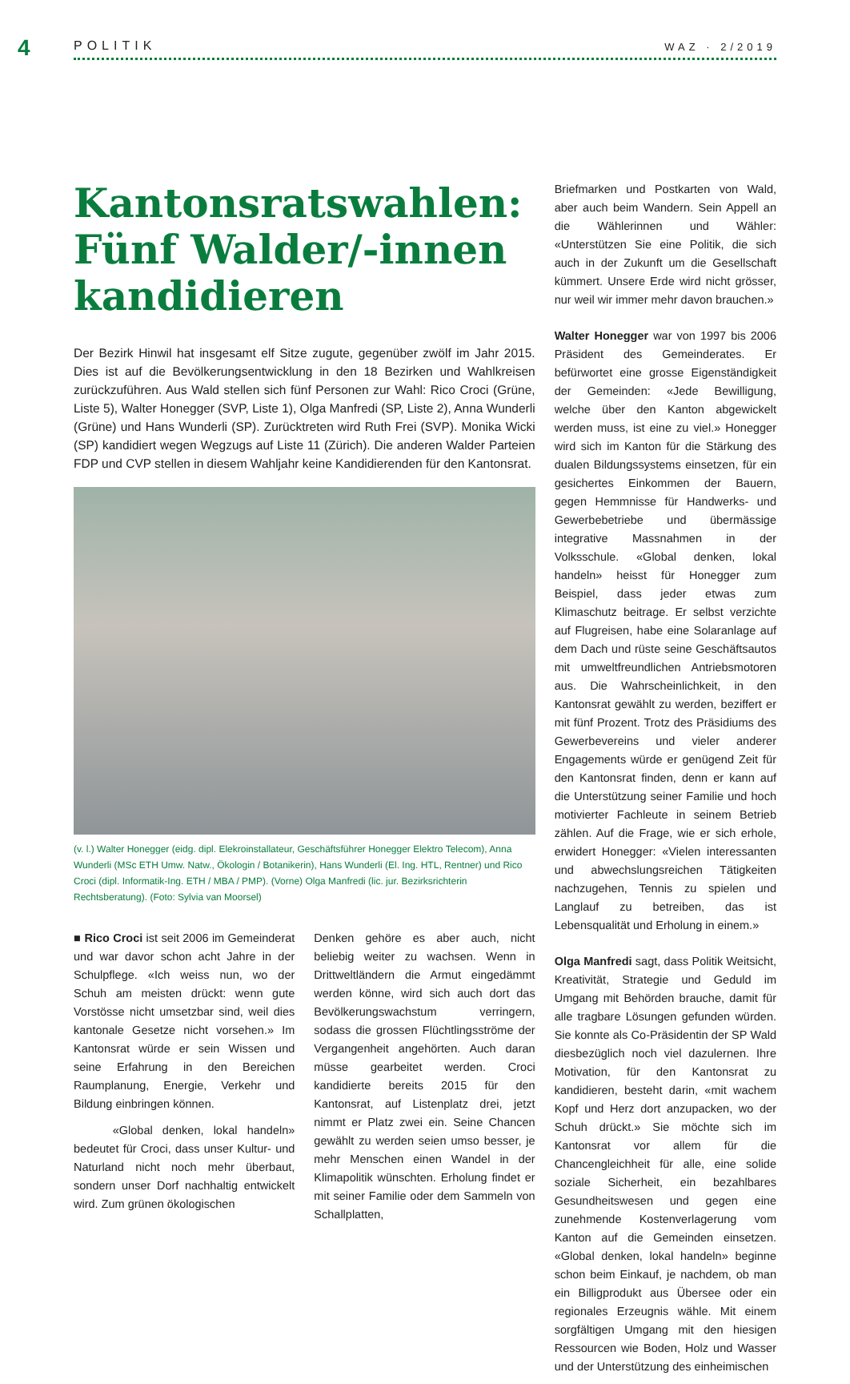4 POLITIK WAZ · 2/2019
Kantonsratswahlen: Fünf Walder/-innen kandidieren
Der Bezirk Hinwil hat insgesamt elf Sitze zugute, gegenüber zwölf im Jahr 2015. Dies ist auf die Bevölkerungsentwicklung in den 18 Bezirken und Wahlkreisen zurückzuführen. Aus Wald stellen sich fünf Personen zur Wahl: Rico Croci (Grüne, Liste 5), Walter Honegger (SVP, Liste 1), Olga Manfredi (SP, Liste 2), Anna Wunderli (Grüne) und Hans Wunderli (SP). Zurücktreten wird Ruth Frei (SVP). Monika Wicki (SP) kandidiert wegen Wegzugs auf Liste 11 (Zürich). Die anderen Walder Parteien FDP und CVP stellen in diesem Wahljahr keine Kandidierenden für den Kantonsrat.
(v. l.) Walter Honegger (eidg. dipl. Elekroinstallateur, Geschäftsführer Honegger Elektro Telecom), Anna Wunderli (MSc ETH Umw. Natw., Ökologin / Botanikerin), Hans Wunderli (El. Ing. HTL, Rentner) und Rico Croci (dipl. Informatik-Ing. ETH / MBA / PMP). (Vorne) Olga Manfredi (lic. jur. Bezirksrichterin Rechtsberatung). (Foto: Sylvia van Moorsel)
■ Rico Croci ist seit 2006 im Gemeinderat und war davor schon acht Jahre in der Schulpflege. «Ich weiss nun, wo der Schuh am meisten drückt: wenn gute Vorstösse nicht umsetzbar sind, weil dies kantonale Gesetze nicht vorsehen.» Im Kantonsrat würde er sein Wissen und seine Erfahrung in den Bereichen Raumplanung, Energie, Verkehr und Bildung einbringen können.
«Global denken, lokal handeln» bedeutet für Croci, dass unser Kultur- und Naturland nicht noch mehr überbaut, sondern unser Dorf nachhaltig entwickelt wird. Zum grünen ökologischen
Denken gehöre es aber auch, nicht beliebig weiter zu wachsen. Wenn in Drittweltländern die Armut eingedämmt werden könne, wird sich auch dort das Bevölkerungswachstum verringern, sodass die grossen Flüchtlingsströme der Vergangenheit angehörten. Auch daran müsse gearbeitet werden. Croci kandidierte bereits 2015 für den Kantonsrat, auf Listenplatz drei, jetzt nimmt er Platz zwei ein. Seine Chancen gewählt zu werden seien umso besser, je mehr Menschen einen Wandel in der Klimapolitik wünschten. Erholung findet er mit seiner Familie oder dem Sammeln von Schallplatten,
Briefmarken und Postkarten von Wald, aber auch beim Wandern. Sein Appell an die Wählerinnen und Wähler: «Unterstützen Sie eine Politik, die sich auch in der Zukunft um die Gesellschaft kümmert. Unsere Erde wird nicht grösser, nur weil wir immer mehr davon brauchen.»
Walter Honegger war von 1997 bis 2006 Präsident des Gemeinderates. Er befürwortet eine grosse Eigenständigkeit der Gemeinden: «Jede Bewilligung, welche über den Kanton abgewickelt werden muss, ist eine zu viel.» Honegger wird sich im Kanton für die Stärkung des dualen Bildungssystems einsetzen, für ein gesichertes Einkommen der Bauern, gegen Hemmnisse für Handwerks- und Gewerbebetriebe und übermässige integrative Massnahmen in der Volksschule. «Global denken, lokal handeln» heisst für Honegger zum Beispiel, dass jeder etwas zum Klimaschutz beitrage. Er selbst verzichte auf Flugreisen, habe eine Solaranlage auf dem Dach und rüste seine Geschäftsautos mit umweltfreundlichen Antriebsmotoren aus. Die Wahrscheinlichkeit, in den Kantonsrat gewählt zu werden, beziffert er mit fünf Prozent. Trotz des Präsidiums des Gewerbevereins und vieler anderer Engagements würde er genügend Zeit für den Kantonsrat finden, denn er kann auf die Unterstützung seiner Familie und hoch motivierter Fachleute in seinem Betrieb zählen. Auf die Frage, wie er sich erhole, erwidert Honegger: «Vielen interessanten und abwechslungsreichen Tätigkeiten nachzugehen, Tennis zu spielen und Langlauf zu betreiben, das ist Lebensqualität und Erholung in einem.»
Olga Manfredi sagt, dass Politik Weitsicht, Kreativität, Strategie und Geduld im Umgang mit Behörden brauche, damit für alle tragbare Lösungen gefunden würden. Sie konnte als Co-Präsidentin der SP Wald diesbezüglich noch viel dazulernen. Ihre Motivation, für den Kantonsrat zu kandidieren, besteht darin, «mit wachem Kopf und Herz dort anzupacken, wo der Schuh drückt.» Sie möchte sich im Kantonsrat vor allem für die Chancengleichheit für alle, eine solide soziale Sicherheit, ein bezahlbares Gesundheitswesen und gegen eine zunehmende Kostenverlagerung vom Kanton auf die Gemeinden einsetzen. «Global denken, lokal handeln» beginne schon beim Einkauf, je nachdem, ob man ein Billigprodukt aus Übersee oder ein regionales Erzeugnis wähle. Mit einem sorgfältigen Umgang mit den hiesigen Ressourcen wie Boden, Holz und Wasser und der Unterstützung des einheimischen